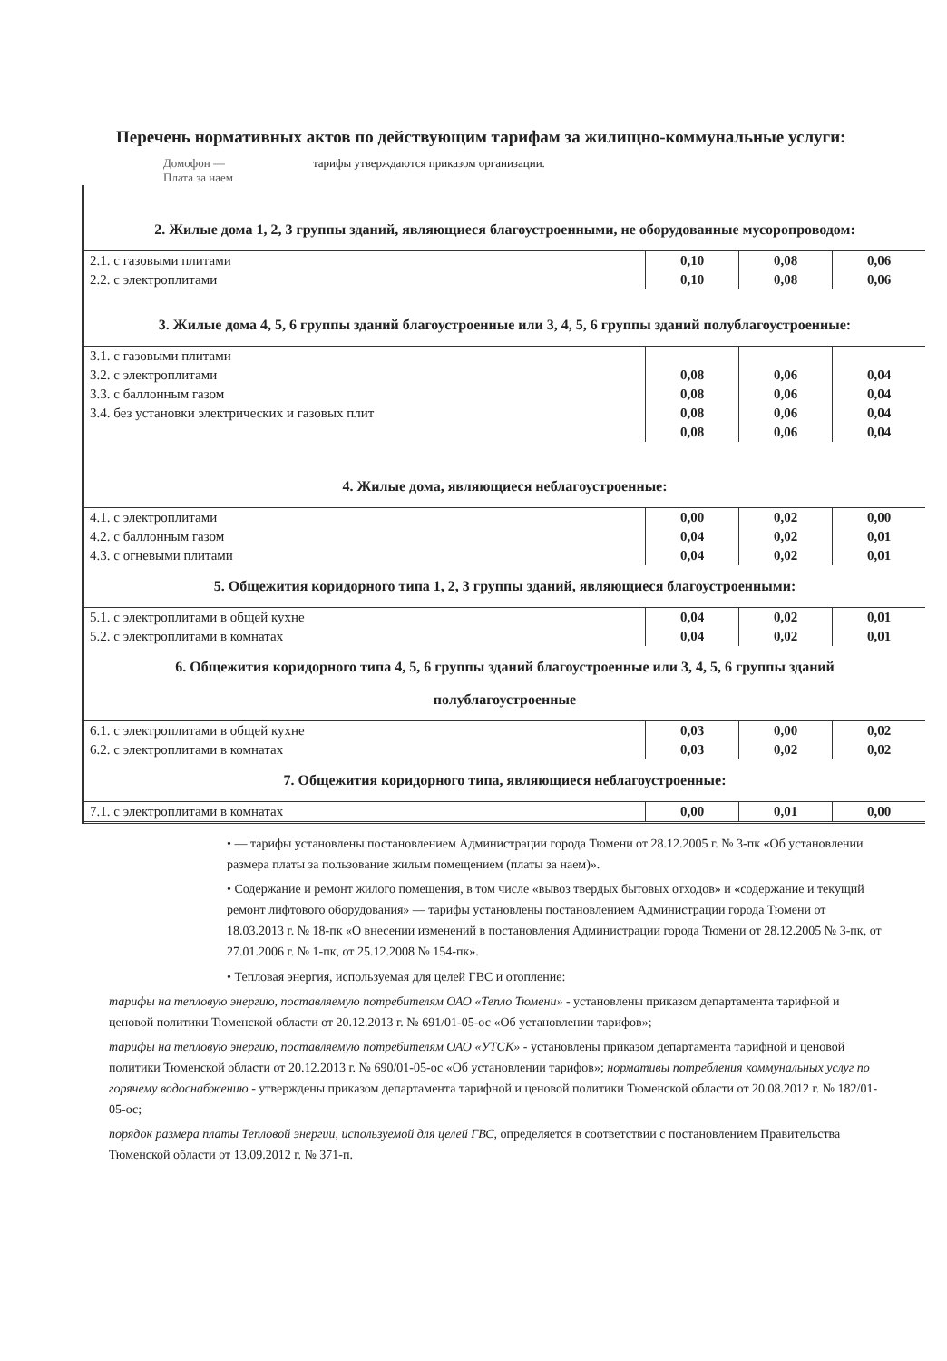Перечень нормативных актов по действующим тарифам за жилищно-коммунальные услуги:
Домофон —
Плата за наем
тарифы утверждаются приказом организации.
| 2. Жилые дома 1, 2, 3 группы зданий, являющиеся благоустроенными, не оборудованные мусоропроводом: | | | |
| 2.1. с газовыми плитами | 0,10 | 0,08 | 0,06 |
| 2.2. с электроплитами | 0,10 | 0,08 | 0,06 |
| 3. Жилые дома 4, 5, 6 группы зданий благоустроенные или 3, 4, 5, 6 группы зданий полублагоустроенные: | | | |
| 3.1. с газовыми плитами | | | |
| 3.2. с электроплитами | 0,08 | 0,06 | 0,04 |
| 3.3. с баллонным газом | 0,08 | 0,06 | 0,04 |
| 3.4. без установки электрических и газовых плит | 0,08 | 0,06 | 0,04 |
| | 0,08 | 0,06 | 0,04 |
| 4. Жилые дома, являющиеся неблагоустроенные: | | | |
| 4.1. с электроплитами | 0,00 | 0,02 | 0,00 |
| 4.2. с баллонным газом | 0,04 | 0,02 | 0,01 |
| 4.3. с огневыми плитами | 0,04 | 0,02 | 0,01 |
| 5. Общежития коридорного типа 1, 2, 3 группы зданий, являющиеся благоустроенными: | | | |
| 5.1. с электроплитами в общей кухне | 0,04 | 0,02 | 0,01 |
| 5.2. с электроплитами в комнатах | 0,04 | 0,02 | 0,01 |
| 6. Общежития коридорного типа 4, 5, 6 группы зданий благоустроенные или 3, 4, 5, 6 группы зданий полублагоустроенные | | | |
| 6.1. с электроплитами в общей кухне | 0,03 | 0,00 | 0,02 |
| 6.2. с электроплитами в комнатах | 0,03 | 0,02 | 0,02 |
| 7. Общежития коридорного типа, являющиеся неблагоустроенные: | | | |
| 7.1. с электроплитами в комнатах | 0,00 | 0,01 | 0,00 |
• — тарифы установлены постановлением Администрации города Тюмени от 28.12.2005 г. № 3-пк «Об установлении размера платы за пользование жилым помещением (платы за наем)».
• Содержание и ремонт жилого помещения, в том числе «вывоз твердых бытовых отходов» и «содержание и текущий ремонт лифтового оборудования» — тарифы установлены постановлением Администрации города Тюмени от 18.03.2013 г. № 18-пк «О внесении изменений в постановления Администрации города Тюмени от 28.12.2005 № 3-пк, от 27.01.2006 г. № 1-пк, от 25.12.2008 № 154-пк».
• Тепловая энергия, используемая для целей ГВС и отопление:
тарифы на тепловую энергию, поставляемую потребителям ОАО «Тепло Тюмени» - установлены приказом департамента тарифной и ценовой политики Тюменской области от 20.12.2013 г. № 691/01-05-ос «Об установлении тарифов»;
тарифы на тепловую энергию, поставляемую потребителям ОАО «УТСК» - установлены приказом департамента тарифной и ценовой политики Тюменской области от 20.12.2013 г. № 690/01-05-ос «Об установлении тарифов»; нормативы потребления коммунальных услуг по горячему водоснабжению - утверждены приказом департамента тарифной и ценовой политики Тюменской области от 20.08.2012 г. № 182/01-05-ос;
порядок размера платы Тепловой энергии, используемой для целей ГВС, определяется в соответствии с постановлением Правительства Тюменской области от 13.09.2012 г. № 371-п.